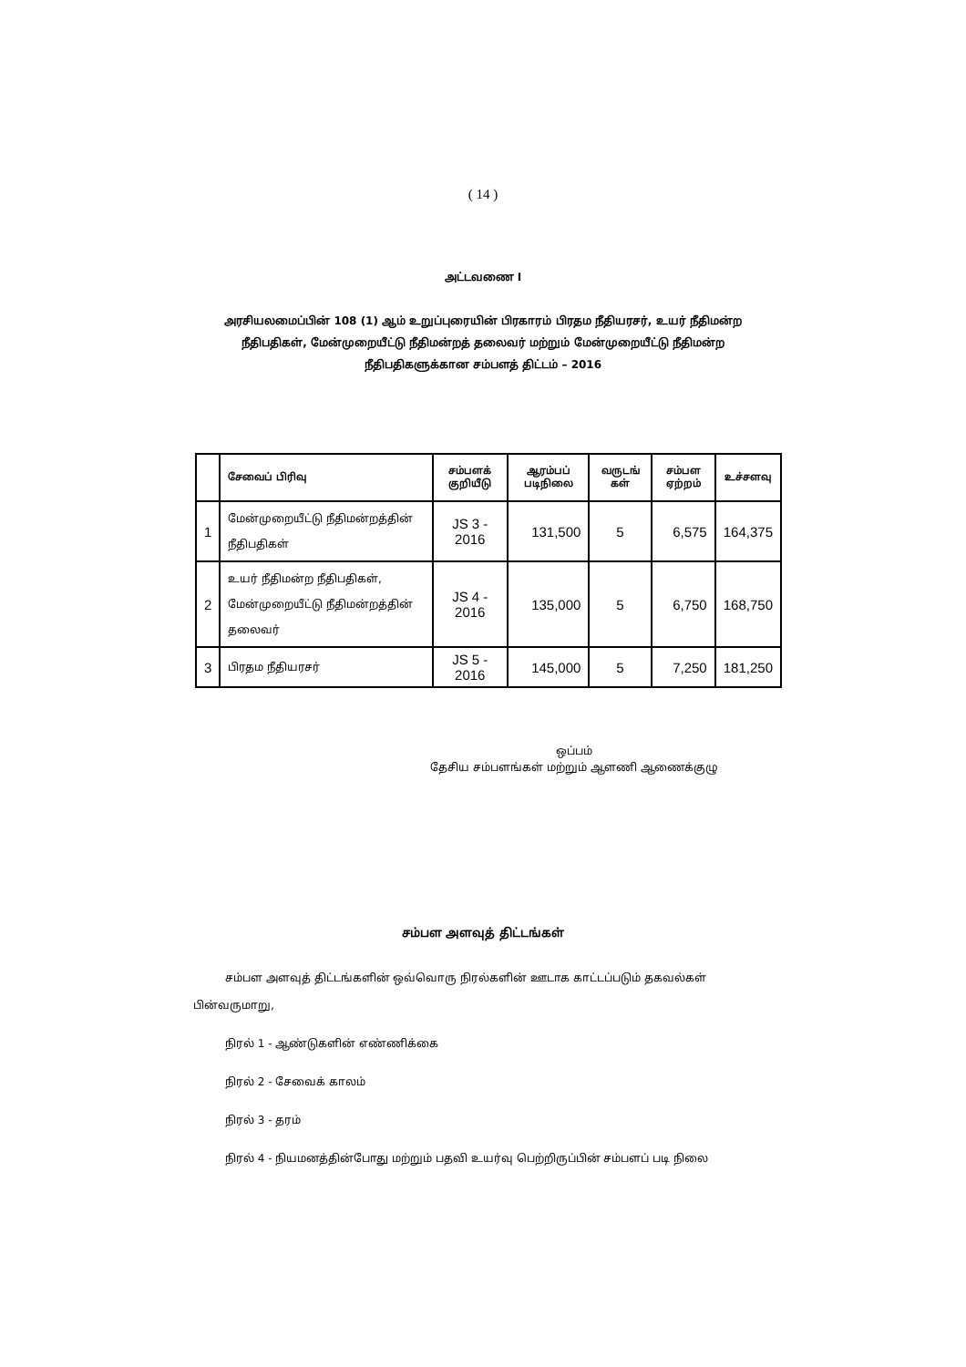( 14 )
அட்டவணை I
அரசியலமைப்பின் 108 (1) ஆம் உறுப்புரையின் பிரகாரம் பிரதம நீதியரசர், உயர் நீதிமன்ற நீதிபதிகள், மேன்முறையீட்டு நீதிமன்றத் தலைவர் மற்றும் மேன்முறையீட்டு நீதிமன்ற நீதிபதிகளுக்கான சம்பளத் திட்டம் – 2016
| | சேவைப் பிரிவு | சம்பளக் குறியீடு | ஆரம்பப் படிநிலை | வருடங் கள் | சம்பள ஏற்றம் | உச்சளவு |
| --- | --- | --- | --- | --- | --- | --- |
| 1 | மேன்முறையீட்டு நீதிமன்றத்தின் நீதிபதிகள் | JS 3 - 2016 | 131,500 | 5 | 6,575 | 164,375 |
| 2 | உயர் நீதிமன்ற நீதிபதிகள், மேன்முறையீட்டு நீதிமன்றத்தின் தலைவர் | JS 4 - 2016 | 135,000 | 5 | 6,750 | 168,750 |
| 3 | பிரதம நீதியரசர் | JS 5 - 2016 | 145,000 | 5 | 7,250 | 181,250 |
ஒப்பம்
தேசிய சம்பளங்கள் மற்றும் ஆளணி ஆணைக்குழு
சம்பள அளவுத் திட்டங்கள்
சம்பள அளவுத் திட்டங்களின் ஒவ்வொரு நிரல்களின் ஊடாக காட்டப்படும் தகவல்கள் பின்வருமாறு,
நிரல் 1 - ஆண்டுகளின் எண்ணிக்கை
நிரல் 2 - சேவைக் காலம்
நிரல் 3 - தரம்
நிரல் 4 - நியமனத்தின்போது மற்றும் பதவி உயர்வு பெற்றிருப்பின் சம்பளப் படி நிலை